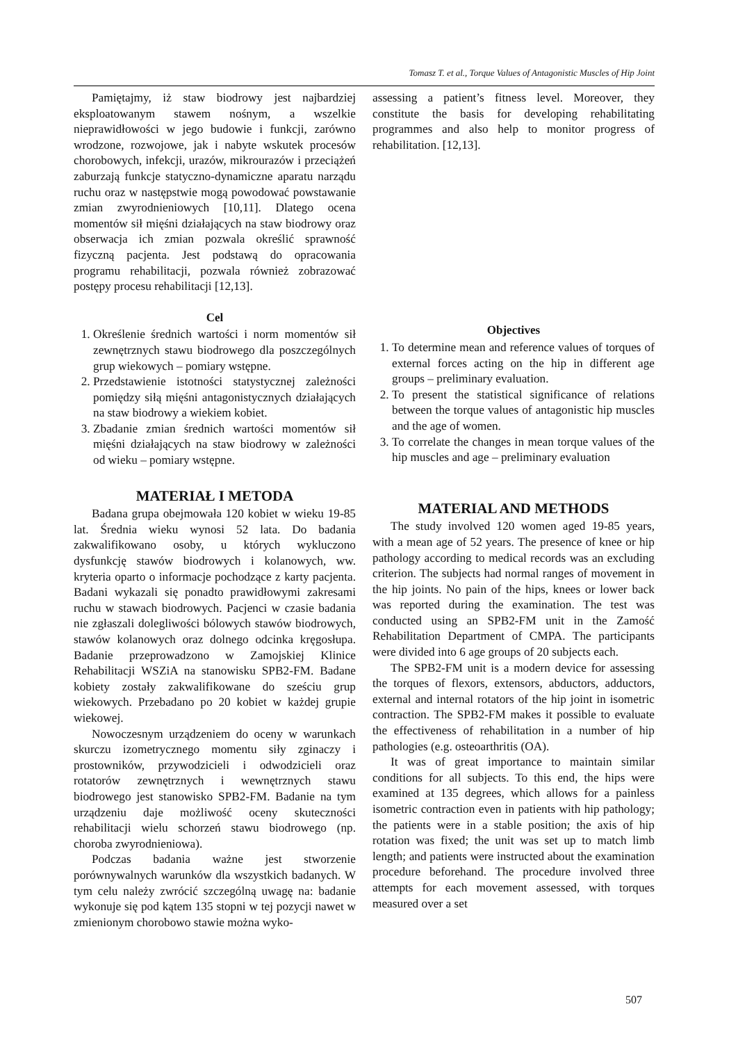Tomasz T. et al., Torque Values of Antagonistic Muscles of Hip Joint
Pamiętajmy, iż staw biodrowy jest najbardziej eksploatowanym stawem nośnym, a wszelkie nieprawidłowości w jego budowie i funkcji, zarówno wrodzone, rozwojowe, jak i nabyte wskutek procesów chorobowych, infekcji, urazów, mikrourazów i przeciążeń zaburzają funkcje statyczno-dynamiczne aparatu narządu ruchu oraz w następstwie mogą powodować powstawanie zmian zwyrodnieniowych [10,11]. Dlatego ocena momentów sił mięśni działających na staw biodrowy oraz obserwacja ich zmian pozwala określić sprawność fizyczną pacjenta. Jest podstawą do opracowania programu rehabilitacji, pozwala również zobrazować postępy procesu rehabilitacji [12,13].
Cel
1. Określenie średnich wartości i norm momentów sił zewnętrznych stawu biodrowego dla poszczególnych grup wiekowych – pomiary wstępne.
2. Przedstawienie istotności statystycznej zależności pomiędzy siłą mięśni antagonistycznych działających na staw biodrowy a wiekiem kobiet.
3. Zbadanie zmian średnich wartości momentów sił mięśni działających na staw biodrowy w zależności od wieku – pomiary wstępne.
MATERIAŁ I METODA
Badana grupa obejmowała 120 kobiet w wieku 19-85 lat. Średnia wieku wynosi 52 lata. Do badania zakwalifikowano osoby, u których wykluczono dysfunkcję stawów biodrowych i kolanowych, ww. kryteria oparto o informacje pochodzące z karty pacjenta. Badani wykazali się ponadto prawidłowymi zakresami ruchu w stawach biodrowych. Pacjenci w czasie badania nie zgłaszali dolegliwości bólowych stawów biodrowych, stawów kolanowych oraz dolnego odcinka kręgosłupa. Badanie przeprowadzono w Zamojskiej Klinice Rehabilitacji WSZiA na stanowisku SPB2-FM. Badane kobiety zostały zakwalifikowane do sześciu grup wiekowych. Przebadano po 20 kobiet w każdej grupie wiekowej.
Nowoczesnym urządzeniem do oceny w warunkach skurczu izometrycznego momentu siły zginaczy i prostowników, przywodzicieli i odwodzicieli oraz rotatorów zewnętrznych i wewnętrznych stawu biodrowego jest stanowisko SPB2-FM. Badanie na tym urządzeniu daje możliwość oceny skuteczności rehabilitacji wielu schorzeń stawu biodrowego (np. choroba zwyrodnieniowa).
Podczas badania ważne jest stworzenie porównywalnych warunków dla wszystkich badanych. W tym celu należy zwrócić szczególną uwagę na: badanie wykonuje się pod kątem 135 stopni w tej pozycji nawet w zmienionym chorobowo stawie można wyko-
assessing a patient’s fitness level. Moreover, they constitute the basis for developing rehabilitating programmes and also help to monitor progress of rehabilitation. [12,13].
Objectives
1. To determine mean and reference values of torques of external forces acting on the hip in different age groups – preliminary evaluation.
2. To present the statistical significance of relations between the torque values of antagonistic hip muscles and the age of women.
3. To correlate the changes in mean torque values of the hip muscles and age – preliminary evaluation
MATERIAL AND METHODS
The study involved 120 women aged 19-85 years, with a mean age of 52 years. The presence of knee or hip pathology according to medical records was an excluding criterion. The subjects had normal ranges of movement in the hip joints. No pain of the hips, knees or lower back was reported during the examination. The test was conducted using an SPB2-FM unit in the Zamość Rehabilitation Department of CMPA. The participants were divided into 6 age groups of 20 subjects each.
The SPB2-FM unit is a modern device for assessing the torques of flexors, extensors, abductors, adductors, external and internal rotators of the hip joint in isometric contraction. The SPB2-FM makes it possible to evaluate the effectiveness of rehabilitation in a number of hip pathologies (e.g. osteoarthritis (OA).
It was of great importance to maintain similar conditions for all subjects. To this end, the hips were examined at 135 degrees, which allows for a painless isometric contraction even in patients with hip pathology; the patients were in a stable position; the axis of hip rotation was fixed; the unit was set up to match limb length; and patients were instructed about the examination procedure beforehand. The procedure involved three attempts for each movement assessed, with torques measured over a set
507